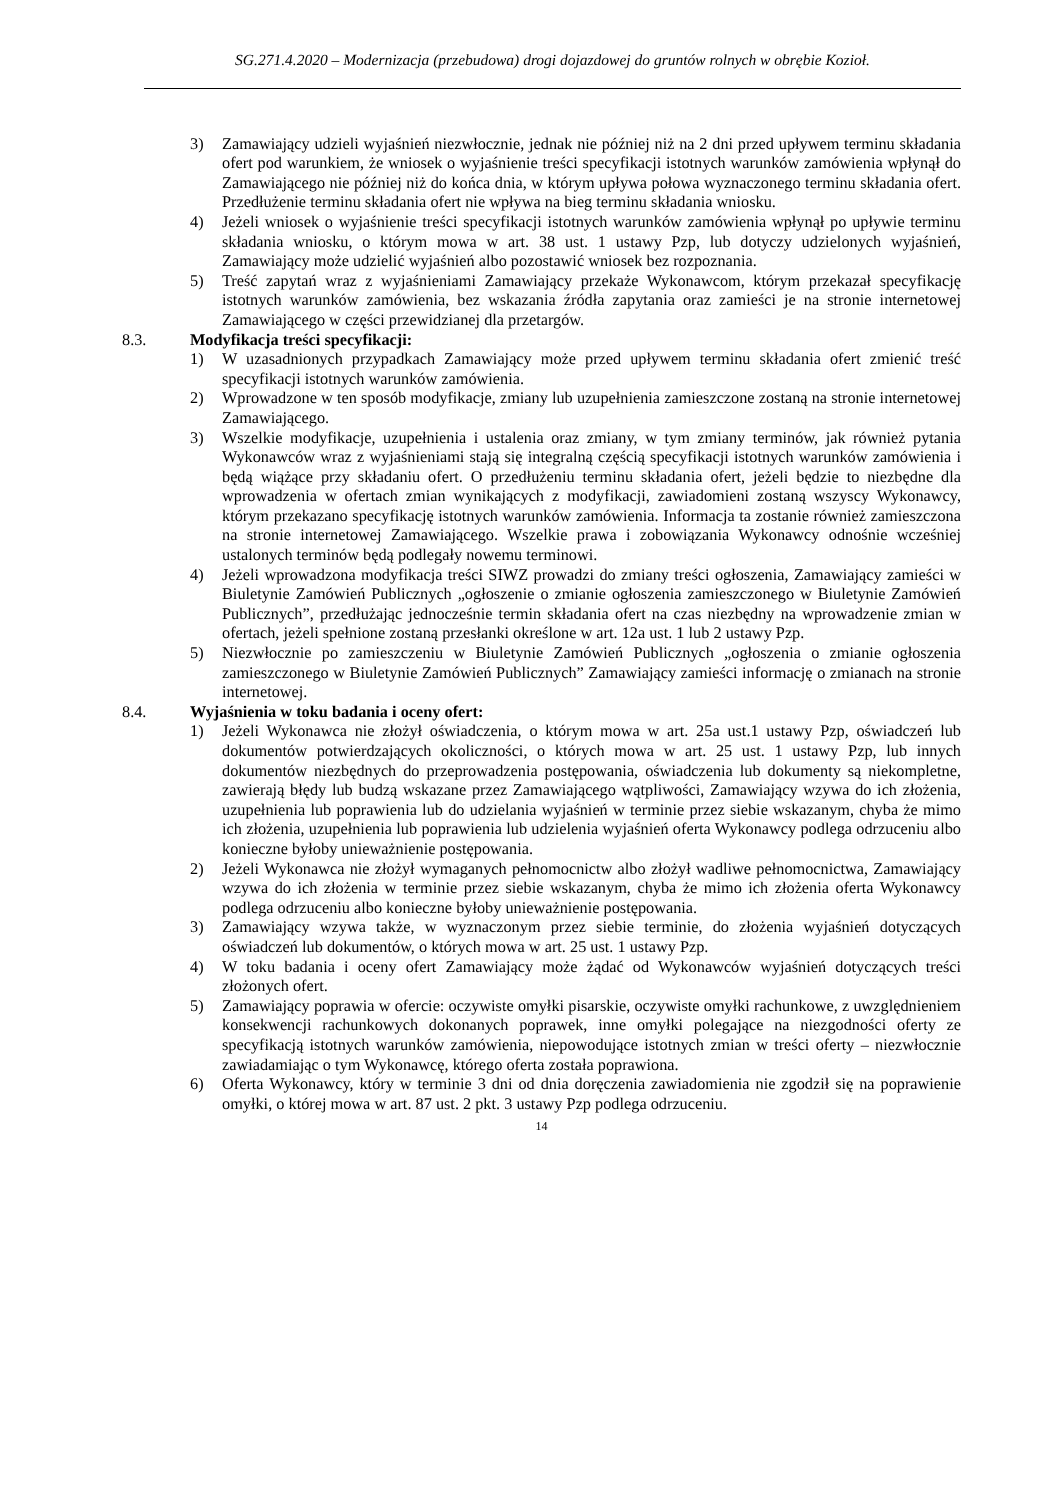SG.271.4.2020 – Modernizacja (przebudowa) drogi dojazdowej do gruntów rolnych w obrębie Kozioł.
3) Zamawiający udzieli wyjaśnień niezwłocznie, jednak nie później niż na 2 dni przed upływem terminu składania ofert pod warunkiem, że wniosek o wyjaśnienie treści specyfikacji istotnych warunków zamówienia wpłynął do Zamawiającego nie później niż do końca dnia, w którym upływa połowa wyznaczonego terminu składania ofert. Przedłużenie terminu składania ofert nie wpływa na bieg terminu składania wniosku.
4) Jeżeli wniosek o wyjaśnienie treści specyfikacji istotnych warunków zamówienia wpłynął po upływie terminu składania wniosku, o którym mowa w art. 38 ust. 1 ustawy Pzp, lub dotyczy udzielonych wyjaśnień, Zamawiający może udzielić wyjaśnień albo pozostawić wniosek bez rozpoznania.
5) Treść zapytań wraz z wyjaśnieniami Zamawiający przekaże Wykonawcom, którym przekazał specyfikację istotnych warunków zamówienia, bez wskazania źródła zapytania oraz zamieści je na stronie internetowej Zamawiającego w części przewidzianej dla przetargów.
8.3. Modyfikacja treści specyfikacji:
1) W uzasadnionych przypadkach Zamawiający może przed upływem terminu składania ofert zmienić treść specyfikacji istotnych warunków zamówienia.
2) Wprowadzone w ten sposób modyfikacje, zmiany lub uzupełnienia zamieszczone zostaną na stronie internetowej Zamawiającego.
3) Wszelkie modyfikacje, uzupełnienia i ustalenia oraz zmiany, w tym zmiany terminów, jak również pytania Wykonawców wraz z wyjaśnieniami stają się integralną częścią specyfikacji istotnych warunków zamówienia i będą wiążące przy składaniu ofert. O przedłużeniu terminu składania ofert, jeżeli będzie to niezbędne dla wprowadzenia w ofertach zmian wynikających z modyfikacji, zawiadomieni zostaną wszyscy Wykonawcy, którym przekazano specyfikację istotnych warunków zamówienia. Informacja ta zostanie również zamieszczona na stronie internetowej Zamawiającego. Wszelkie prawa i zobowiązania Wykonawcy odnośnie wcześniej ustalonych terminów będą podlegały nowemu terminowi.
4) Jeżeli wprowadzona modyfikacja treści SIWZ prowadzi do zmiany treści ogłoszenia, Zamawiający zamieści w Biuletynie Zamówień Publicznych „ogłoszenie o zmianie ogłoszenia zamieszczonego w Biuletynie Zamówień Publicznych”, przedłużając jednocześnie termin składania ofert na czas niezbędny na wprowadzenie zmian w ofertach, jeżeli spełnione zostaną przesłanki określone w art. 12a ust. 1 lub 2 ustawy Pzp.
5) Niezwłocznie po zamieszczeniu w Biuletynie Zamówień Publicznych „ogłoszenia o zmianie ogłoszenia zamieszczonego w Biuletynie Zamówień Publicznych” Zamawiający zamieści informację o zmianach na stronie internetowej.
8.4. Wyjaśnienia w toku badania i oceny ofert:
1) Jeżeli Wykonawca nie złożył oświadczenia, o którym mowa w art. 25a ust.1 ustawy Pzp, oświadczeń lub dokumentów potwierdzających okoliczności, o których mowa w art. 25 ust. 1 ustawy Pzp, lub innych dokumentów niezbędnych do przeprowadzenia postępowania, oświadczenia lub dokumenty są niekompletne, zawierają błędy lub budzą wskazane przez Zamawiającego wątpliwości, Zamawiający wzywa do ich złożenia, uzupełnienia lub poprawienia lub do udzielania wyjaśnień w terminie przez siebie wskazanym, chyba że mimo ich złożenia, uzupełnienia lub poprawienia lub udzielenia wyjaśnień oferta Wykonawcy podlega odrzuceniu albo konieczne byłoby unieważnienie postępowania.
2) Jeżeli Wykonawca nie złożył wymaganych pełnomocnictw albo złożył wadliwe pełnomocnictwa, Zamawiający wzywa do ich złożenia w terminie przez siebie wskazanym, chyba że mimo ich złożenia oferta Wykonawcy podlega odrzuceniu albo konieczne byłoby unieważnienie postępowania.
3) Zamawiający wzywa także, w wyznaczonym przez siebie terminie, do złożenia wyjaśnień dotyczących oświadczeń lub dokumentów, o których mowa w art. 25 ust. 1 ustawy Pzp.
4) W toku badania i oceny ofert Zamawiający może żądać od Wykonawców wyjaśnień dotyczących treści złożonych ofert.
5) Zamawiający poprawia w ofercie: oczywiste omyłki pisarskie, oczywiste omyłki rachunkowe, z uwzględnieniem konsekwencji rachunkowych dokonanych poprawek, inne omyłki polegające na niezgodności oferty ze specyfikacją istotnych warunków zamówienia, niepowodujące istotnych zmian w treści oferty – niezwłocznie zawiadamiając o tym Wykonawcę, którego oferta została poprawiona.
6) Oferta Wykonawcy, który w terminie 3 dni od dnia doręczenia zawiadomienia nie zgodził się na poprawienie omyłki, o której mowa w art. 87 ust. 2 pkt. 3 ustawy Pzp podlega odrzuceniu.
14